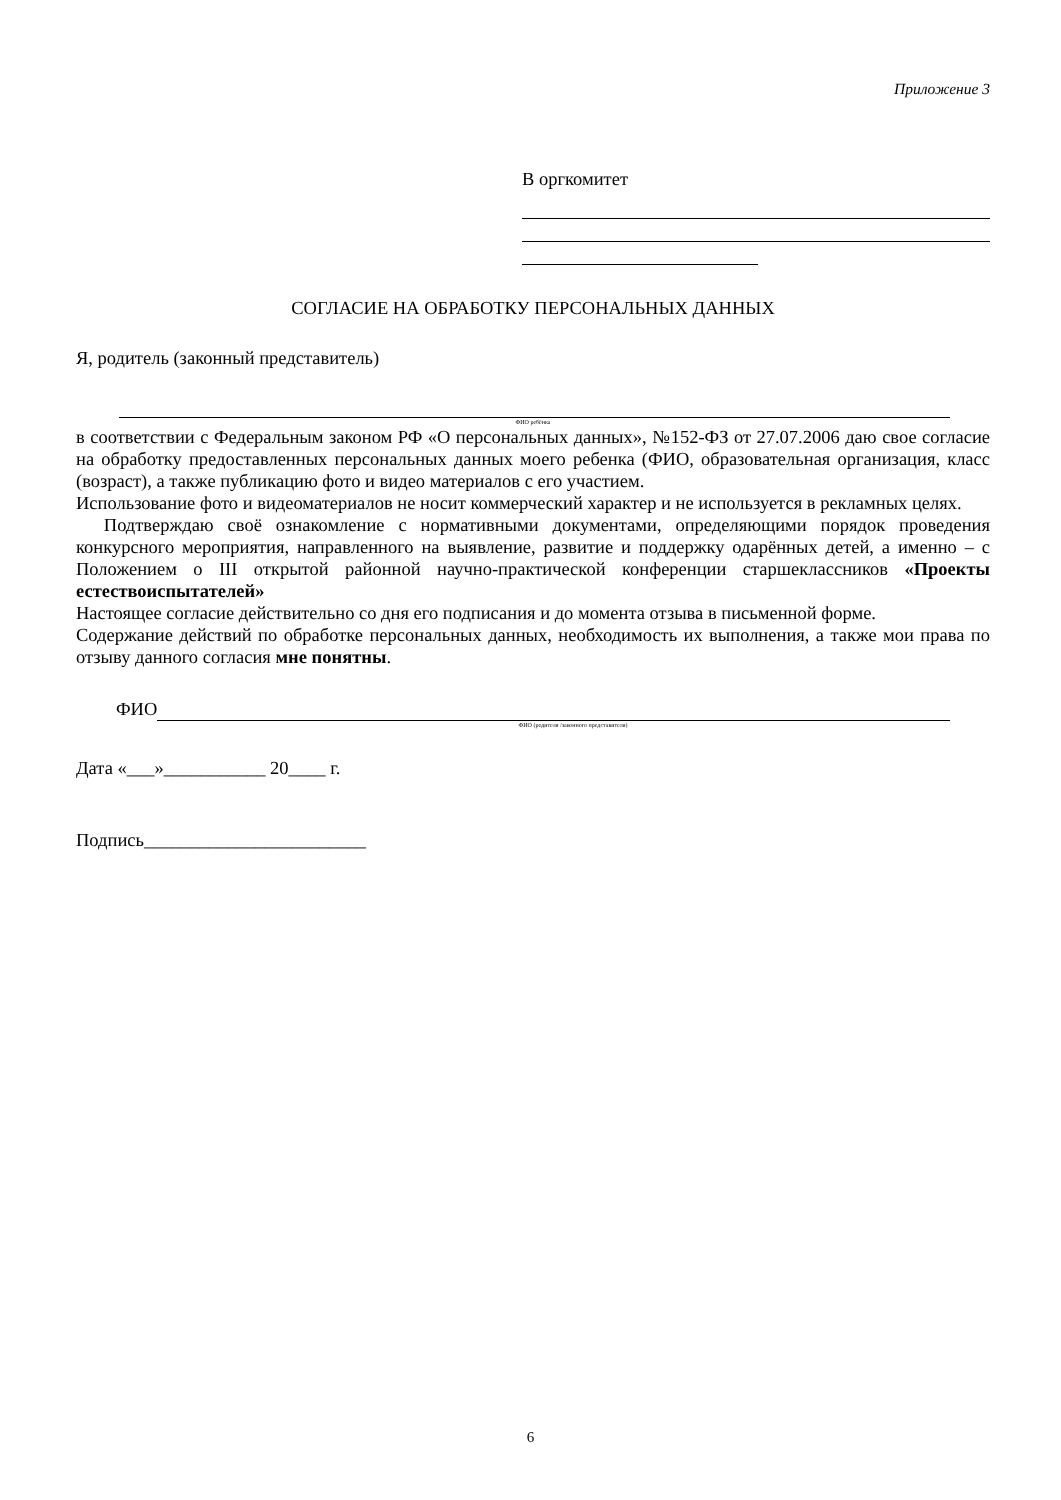Приложение 3
В оргкомитет
СОГЛАСИЕ НА ОБРАБОТКУ ПЕРСОНАЛЬНЫХ ДАННЫХ
Я, родитель (законный представитель)
ФИО ребёнка
в соответствии с Федеральным законом РФ «О персональных данных», №152-ФЗ от 27.07.2006 даю свое согласие на обработку предоставленных персональных данных моего ребенка (ФИО, образовательная организация, класс (возраст), а также публикацию фото и видео материалов с его участием.
Использование фото и видеоматериалов не носит коммерческий характер и не используется в рекламных целях.
Подтверждаю своё ознакомление с нормативными документами, определяющими порядок проведения конкурсного мероприятия, направленного на выявление, развитие и поддержку одарённых детей, а именно – с Положением о III открытой районной научно-практической конференции старшеклассников «Проекты естествоиспытателей»
Настоящее согласие действительно со дня его подписания и до момента отзыва в письменной форме.
Содержание действий по обработке персональных данных, необходимость их выполнения, а также мои права по отзыву данного согласия мне понятны.
ФИО
ФИО (родителя /законного представителя)
Дата «___»___________ 20____ г.
Подпись________________________
6